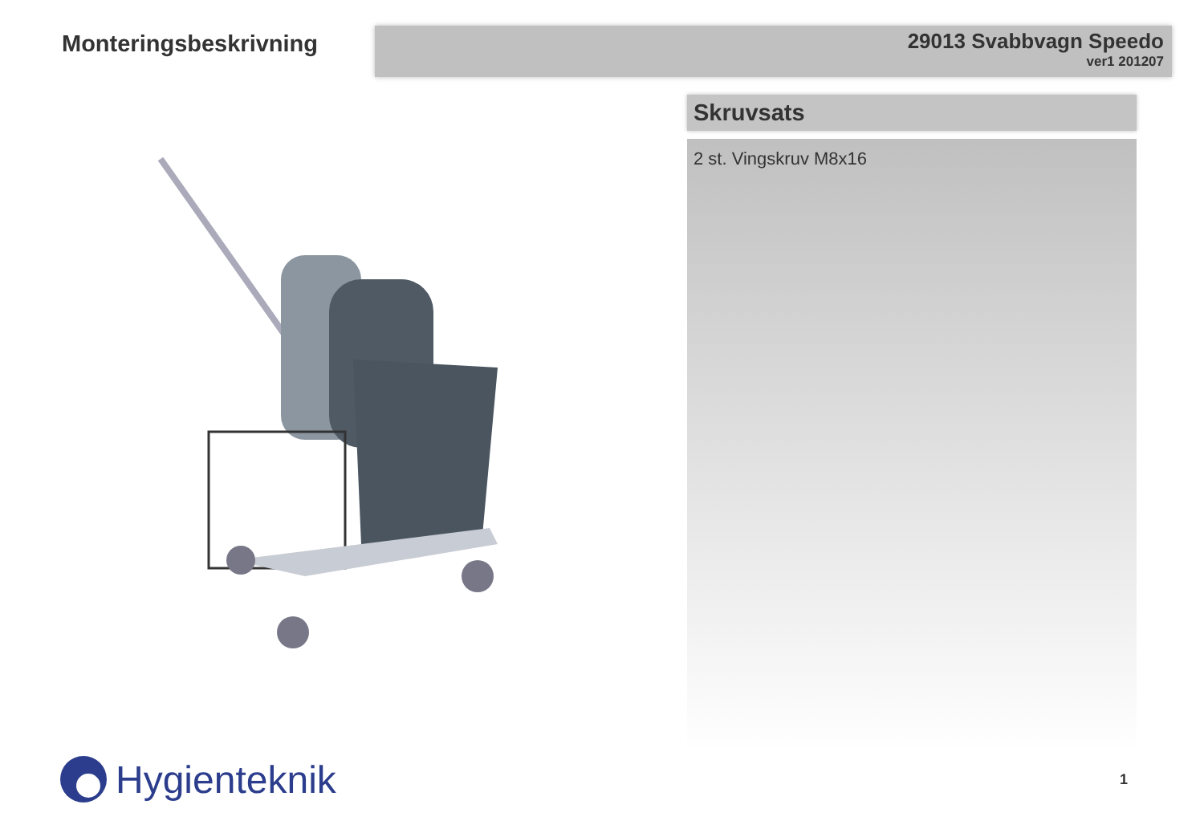Monteringsbeskrivning
29013 Svabbvagn Speedo
ver1 201207
Skruvsats
2 st. Vingskruv M8x16
Hygienteknik
1